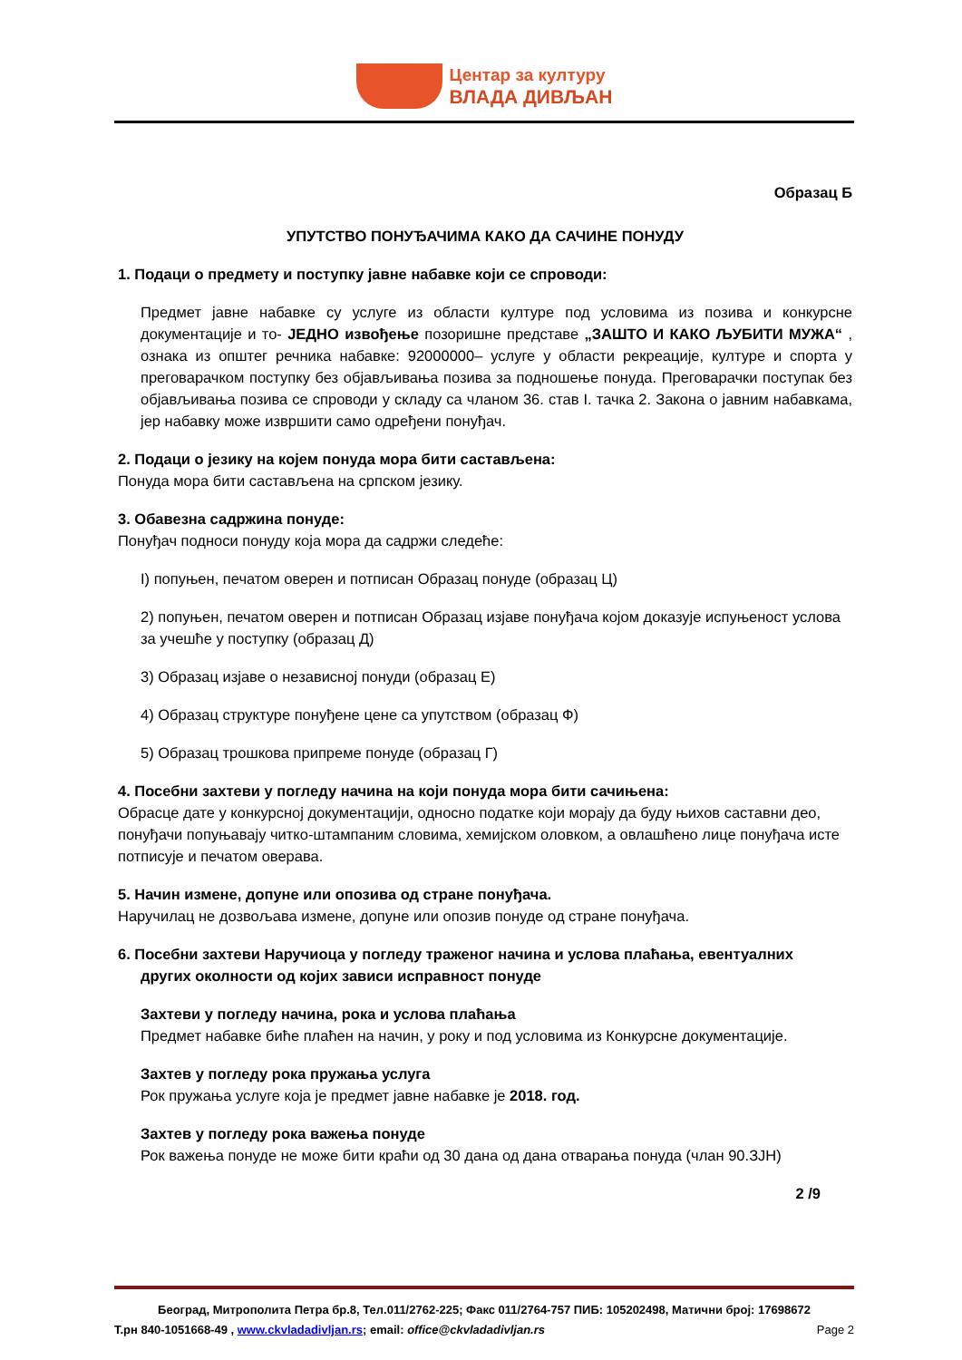Центар за културу
ВЛАДА ДИВЉАН
Образац Б
УПУТСТВО ПОНУЂАЧИМА КАКО ДА САЧИНЕ ПОНУДУ
1. Подаци о предмету и поступку јавне набавке који се спроводи:
Предмет јавне набавке су услуге из области културе под условима из позива и конкурсне документације и то- ЈЕДНО извођење позоришне представе „ЗАШТО И КАКО ЉУБИТИ МУЖА“ , ознака из општег речника набавке: 92000000– услуге у области рекреације, културе и спорта у преговарачком поступку без објављивања позива за подношење понуда. Преговарачки поступак без објављивања позива се спроводи у складу са чланом 36. став I. тачка 2. Закона о јавним набавкама, јер набавку може извршити само одређени понуђач.
2. Подаци о језику на којем понуда мора бити састављена:
Понуда мора бити састављена на српском језику.
3. Обавезна садржина понуде:
Понуђач подноси понуду која мора да садржи следеће:
I) попуњен, печатом оверен и потписан Образац понуде (образац Ц)
2) попуњен, печатом оверен и потписан Образац изјаве понуђача којом доказује испуњеност услова за учешће у поступку (образац Д)
3) Образац изјаве о независној понуди (образац Е)
4) Образац структуре понуђене цене са упутством (образац Ф)
5) Образац трошкова припреме понуде (образац Г)
4. Посебни захтеви у погледу начина на који понуда мора бити сачињена:
Обрасце дате у конкурсној документацији, односно податке који морају да буду њихов саставни део, понуђачи попуњавају читко-штампаним словима, хемијском оловком, а овлашћено лице понуђача исте потписује и печатом оверава.
5. Начин измене, допуне или опозива од стране понуђача.
Наручилац не дозвољава измене, допуне или опозив понуде од стране понуђача.
6. Посебни захтеви Наручиоца у погледу траженог начина и услова плаћања, евентуалних
других околности од којих зависи исправност понуде
Захтеви у погледу начина, рока и услова плаћања
Предмет набавке биће плаћен на начин, у року и под условима из Конкурсне документације.
Захтев у погледу рока пружања услуга
Рок пружања услуге која је предмет јавне набавке је 2018. год.
Захтев у погледу рока важења понуде
Рок важења понуде не може бити краћи од 30 дана од дана отварања понуда (члан 90.ЗЈН)
2 /9
Београд, Митрополита Петра бр.8, Тел.011/2762-225; Факс 011/2764-757 ПИБ: 105202498, Матични број: 17698672
Т.рн 840-1051668-49 , www.ckvladadivljan.rs; email: office@ckvladadivljan.rs Page 2